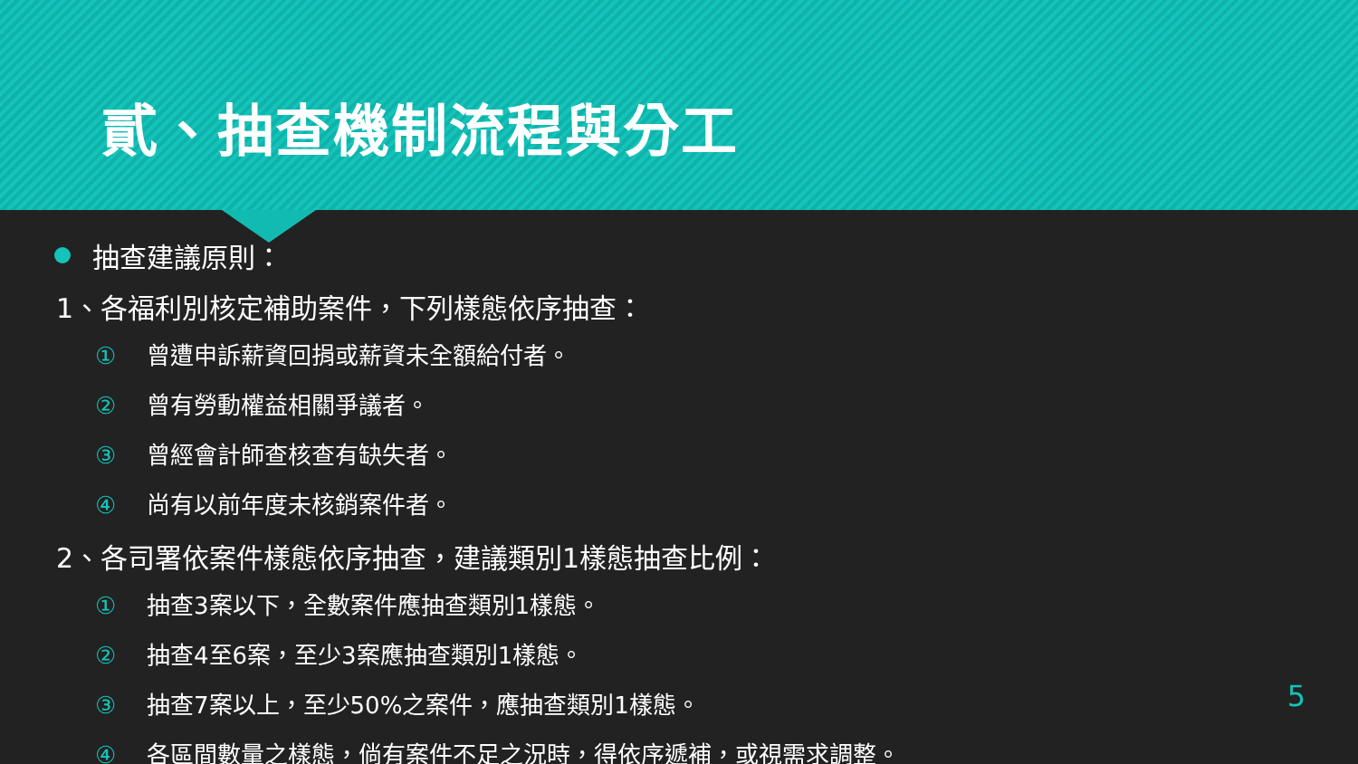貳、抽查機制流程與分工
抽查建議原則：
1、各福利別核定補助案件，下列樣態依序抽查：
① 曾遭申訴薪資回捐或薪資未全額給付者。
② 曾有勞動權益相關爭議者。
③ 曾經會計師查核查有缺失者。
④ 尚有以前年度未核銷案件者。
2、各司署依案件樣態依序抽查，建議類別1樣態抽查比例：
① 抽查3案以下，全數案件應抽查類別1樣態。
② 抽查4至6案，至少3案應抽查類別1樣態。
③ 抽查7案以上，至少50%之案件，應抽查類別1樣態。
④ 各區間數量之樣態，倘有案件不足之況時，得依序遞補，或視需求調整。
5